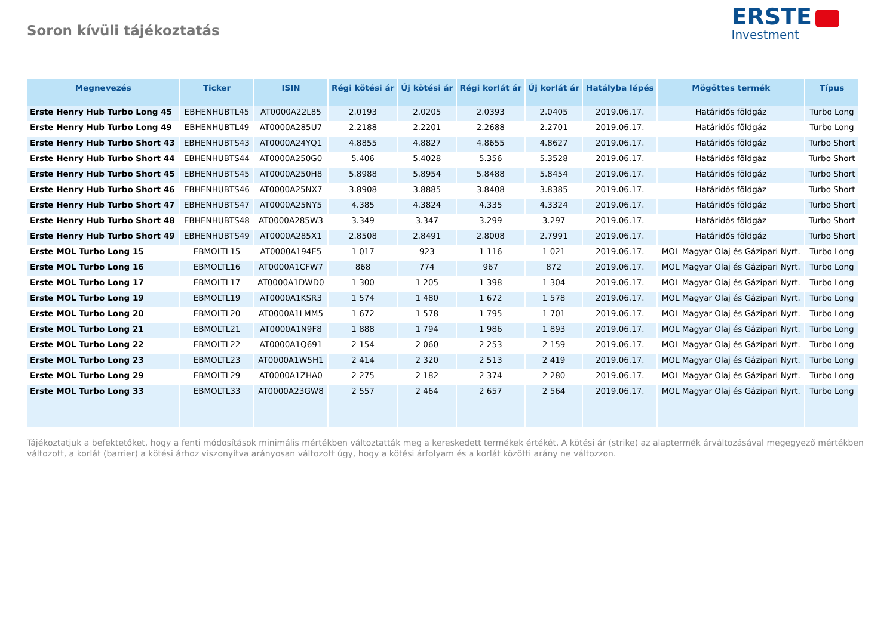Soron kívüli tájékoztatás
ERSTE
Investment
| Megnevezés | Ticker | ISIN | Régi kötési ár | Új kötési ár | Régi korlát ár | Új korlát ár | Hatályba lépés | Mögöttes termék | Típus |
| --- | --- | --- | --- | --- | --- | --- | --- | --- | --- |
| Erste Henry Hub Turbo Long 45 | EBHENHUBTL45 | AT0000A22L85 | 2.0193 | 2.0205 | 2.0393 | 2.0405 | 2019.06.17. | Határidős földgáz | Turbo Long |
| Erste Henry Hub Turbo Long 49 | EBHENHUBTL49 | AT0000A285U7 | 2.2188 | 2.2201 | 2.2688 | 2.2701 | 2019.06.17. | Határidős földgáz | Turbo Long |
| Erste Henry Hub Turbo Short 43 | EBHENHUBTS43 | AT0000A24YQ1 | 4.8855 | 4.8827 | 4.8655 | 4.8627 | 2019.06.17. | Határidős földgáz | Turbo Short |
| Erste Henry Hub Turbo Short 44 | EBHENHUBTS44 | AT0000A250G0 | 5.406 | 5.4028 | 5.356 | 5.3528 | 2019.06.17. | Határidős földgáz | Turbo Short |
| Erste Henry Hub Turbo Short 45 | EBHENHUBTS45 | AT0000A250H8 | 5.8988 | 5.8954 | 5.8488 | 5.8454 | 2019.06.17. | Határidős földgáz | Turbo Short |
| Erste Henry Hub Turbo Short 46 | EBHENHUBTS46 | AT0000A25NX7 | 3.8908 | 3.8885 | 3.8408 | 3.8385 | 2019.06.17. | Határidős földgáz | Turbo Short |
| Erste Henry Hub Turbo Short 47 | EBHENHUBTS47 | AT0000A25NY5 | 4.385 | 4.3824 | 4.335 | 4.3324 | 2019.06.17. | Határidős földgáz | Turbo Short |
| Erste Henry Hub Turbo Short 48 | EBHENHUBTS48 | AT0000A285W3 | 3.349 | 3.347 | 3.299 | 3.297 | 2019.06.17. | Határidős földgáz | Turbo Short |
| Erste Henry Hub Turbo Short 49 | EBHENHUBTS49 | AT0000A285X1 | 2.8508 | 2.8491 | 2.8008 | 2.7991 | 2019.06.17. | Határidős földgáz | Turbo Short |
| Erste MOL Turbo Long 15 | EBMOLTL15 | AT0000A194E5 | 1 017 | 923 | 1 116 | 1 021 | 2019.06.17. | MOL Magyar Olaj és Gázipari Nyrt. | Turbo Long |
| Erste MOL Turbo Long 16 | EBMOLTL16 | AT0000A1CFW7 | 868 | 774 | 967 | 872 | 2019.06.17. | MOL Magyar Olaj és Gázipari Nyrt. | Turbo Long |
| Erste MOL Turbo Long 17 | EBMOLTL17 | AT0000A1DWD0 | 1 300 | 1 205 | 1 398 | 1 304 | 2019.06.17. | MOL Magyar Olaj és Gázipari Nyrt. | Turbo Long |
| Erste MOL Turbo Long 19 | EBMOLTL19 | AT0000A1KSR3 | 1 574 | 1 480 | 1 672 | 1 578 | 2019.06.17. | MOL Magyar Olaj és Gázipari Nyrt. | Turbo Long |
| Erste MOL Turbo Long 20 | EBMOLTL20 | AT0000A1LMM5 | 1 672 | 1 578 | 1 795 | 1 701 | 2019.06.17. | MOL Magyar Olaj és Gázipari Nyrt. | Turbo Long |
| Erste MOL Turbo Long 21 | EBMOLTL21 | AT0000A1N9F8 | 1 888 | 1 794 | 1 986 | 1 893 | 2019.06.17. | MOL Magyar Olaj és Gázipari Nyrt. | Turbo Long |
| Erste MOL Turbo Long 22 | EBMOLTL22 | AT0000A1Q691 | 2 154 | 2 060 | 2 253 | 2 159 | 2019.06.17. | MOL Magyar Olaj és Gázipari Nyrt. | Turbo Long |
| Erste MOL Turbo Long 23 | EBMOLTL23 | AT0000A1W5H1 | 2 414 | 2 320 | 2 513 | 2 419 | 2019.06.17. | MOL Magyar Olaj és Gázipari Nyrt. | Turbo Long |
| Erste MOL Turbo Long 29 | EBMOLTL29 | AT0000A1ZHA0 | 2 275 | 2 182 | 2 374 | 2 280 | 2019.06.17. | MOL Magyar Olaj és Gázipari Nyrt. | Turbo Long |
| Erste MOL Turbo Long 33 | EBMOLTL33 | AT0000A23GW8 | 2 557 | 2 464 | 2 657 | 2 564 | 2019.06.17. | MOL Magyar Olaj és Gázipari Nyrt. | Turbo Long |
Tájékoztatjuk a befektetőket, hogy a fenti módosítások minimális mértékben változtatták meg a kereskedett termékek értékét. A kötési ár (strike) az alaptermék árváltozásával megegyező mértékben változott, a korlát (barrier) a kötési árhoz viszonyítva arányosan változott úgy, hogy a kötési árfolyam és a korlát közötti arány ne változzon.